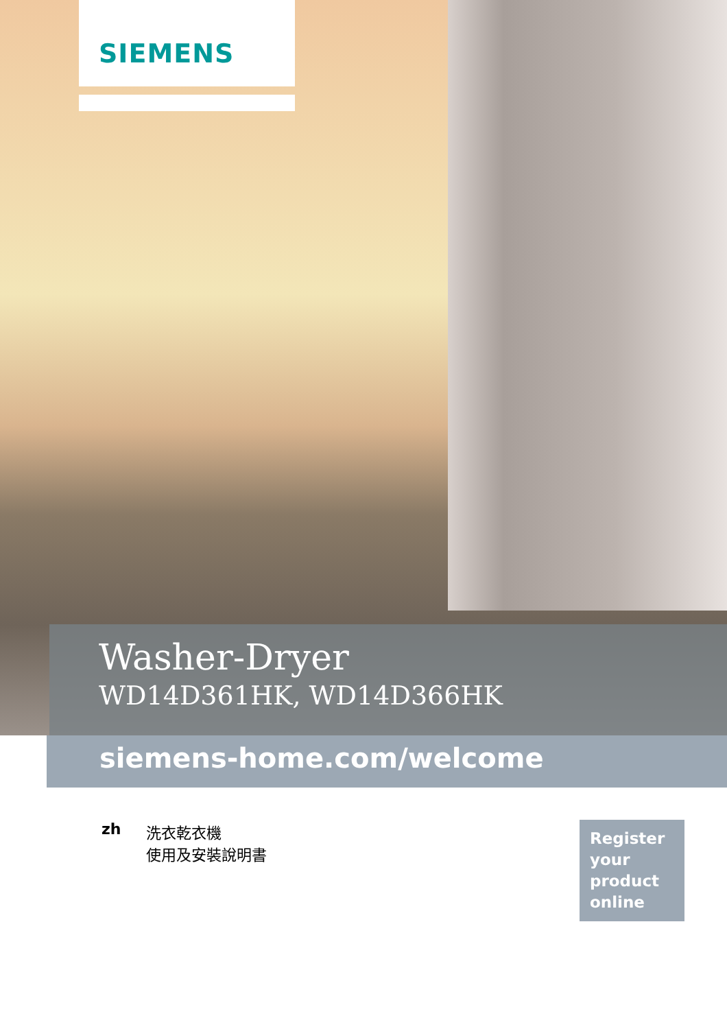SIEMENS
Washer-Dryer
WD14D361HK, WD14D366HK
siemens-home.com/welcome
zh 洗衣乾衣機
使用及安裝說明書
Register
your
product
online